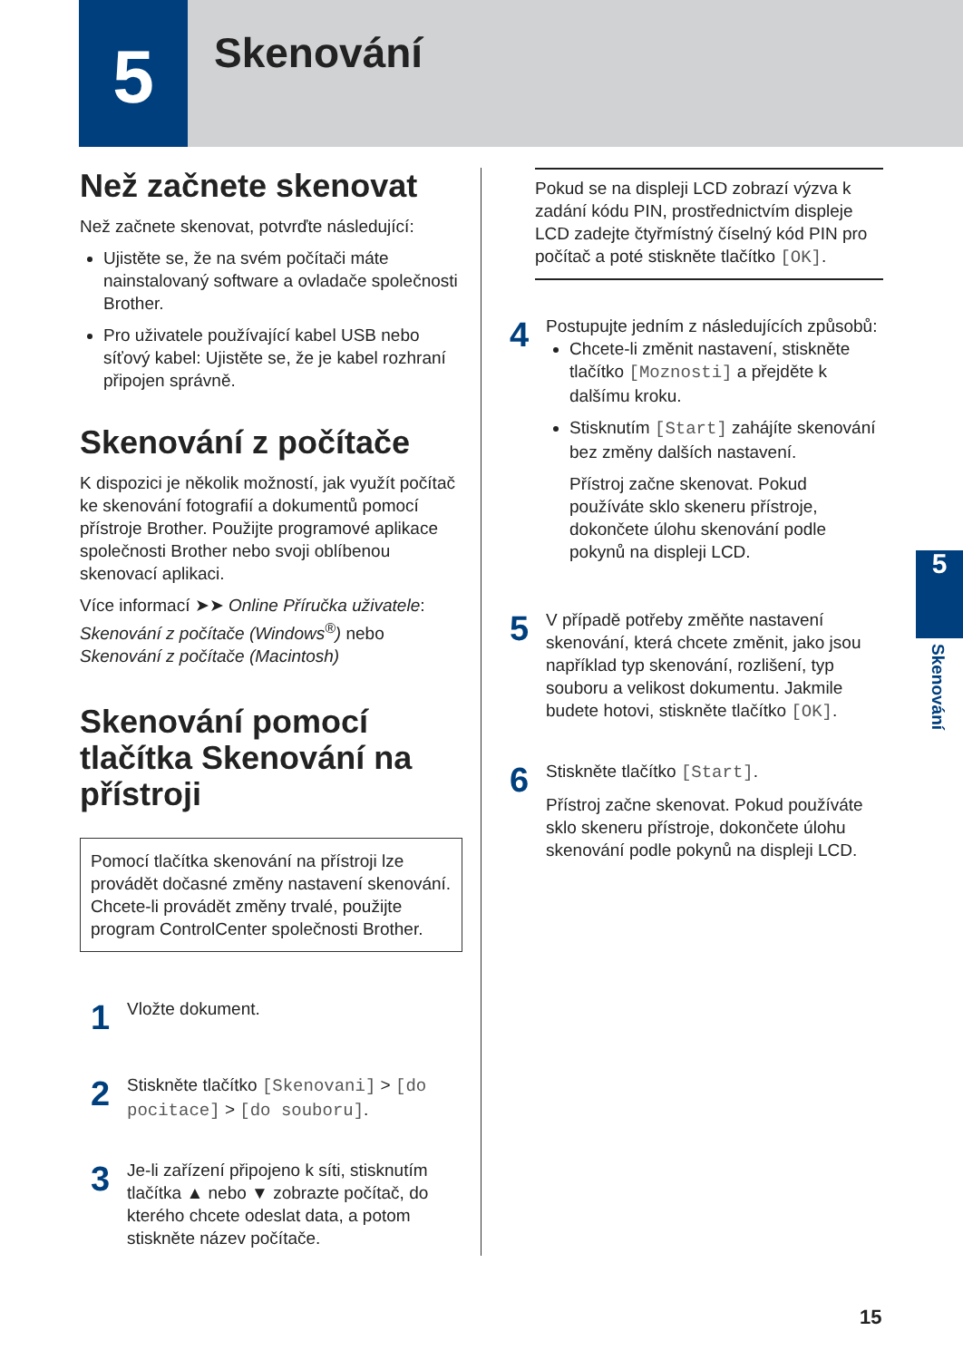5 Skenování
Než začnete skenovat
Než začnete skenovat, potvrďte následující:
Ujistěte se, že na svém počítači máte nainstalovaný software a ovladače společnosti Brother.
Pro uživatele používající kabel USB nebo síťový kabel: Ujistěte se, že je kabel rozhraní připojen správně.
Skenování z počítače
K dispozici je několik možností, jak využít počítač ke skenování fotografií a dokumentů pomocí přístroje Brother. Použijte programové aplikace společnosti Brother nebo svoji oblíbenou skenovací aplikaci.
Více informací ➤➤ Online Příručka uživatele: Skenování z počítače (Windows<sup>®</sup>) nebo Skenování z počítače (Macintosh)
Skenování pomocí tlačítka Skenování na přístroji
Pomocí tlačítka skenování na přístroji lze provádět dočasné změny nastavení skenování. Chcete-li provádět změny trvalé, použijte program ControlCenter společnosti Brother.
1
Vložte dokument.
2
Stiskněte tlačítko [Skenovani] > [do pocitace] > [do souboru].
3
Je-li zařízení připojeno k síti, stisknutím tlačítka ▲ nebo ▼ zobrazte počítač, do kterého chcete odeslat data, a potom stiskněte název počítače.
Pokud se na displeji LCD zobrazí výzva k zadání kódu PIN, prostřednictvím displeje LCD zadejte čtyřmístný číselný kód PIN pro počítač a poté stiskněte tlačítko [OK].
4
Postupujte jedním z následujících způsobů:
Chcete-li změnit nastavení, stiskněte tlačítko [Moznosti] a přejděte k dalšímu kroku.
Stisknutím [Start] zahájíte skenování bez změny dalších nastavení.
Přístroj začne skenovat. Pokud používáte sklo skeneru přístroje, dokončete úlohu skenování podle pokynů na displeji LCD.
5
V případě potřeby změňte nastavení skenování, která chcete změnit, jako jsou například typ skenování, rozlišení, typ souboru a velikost dokumentu. Jakmile budete hotovi, stiskněte tlačítko [OK].
6
Stiskněte tlačítko [Start].
Přístroj začne skenovat. Pokud používáte sklo skeneru přístroje, dokončete úlohu skenování podle pokynů na displeji LCD.
5
Skenování
15